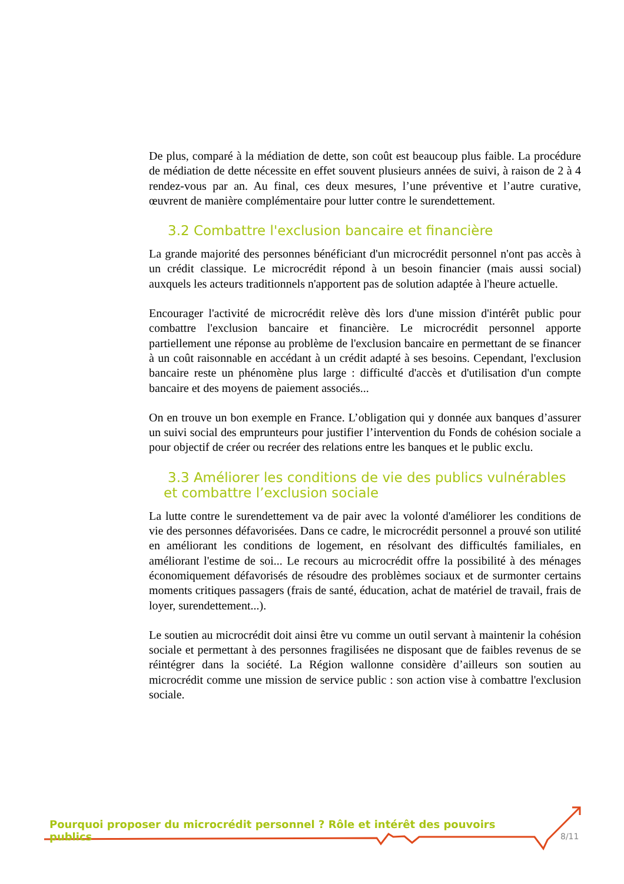De plus, comparé à la médiation de dette, son coût est beaucoup plus faible. La procédure de médiation de dette nécessite en effet souvent plusieurs années de suivi, à raison de 2 à 4 rendez-vous par an. Au final, ces deux mesures, l’une préventive et l’autre curative, œuvrent de manière complémentaire pour lutter contre le surendettement.
3.2 Combattre l'exclusion bancaire et financière
La grande majorité des personnes bénéficiant d'un microcrédit personnel n'ont pas accès à un crédit classique. Le microcrédit répond à un besoin financier (mais aussi social) auxquels les acteurs traditionnels n'apportent pas de solution adaptée à l'heure actuelle.
Encourager l'activité de microcrédit relève dès lors d'une mission d'intérêt public pour combattre l'exclusion bancaire et financière. Le microcrédit personnel apporte partiellement une réponse au problème de l'exclusion bancaire en permettant de se financer à un coût raisonnable en accédant à un crédit adapté à ses besoins. Cependant, l'exclusion bancaire reste un phénomène plus large : difficulté d'accès et d'utilisation d'un compte bancaire et des moyens de paiement associés...
On en trouve un bon exemple en France. L’obligation qui y donnée aux banques d’assurer un suivi social des emprunteurs pour justifier l’intervention du Fonds de cohésion sociale a pour objectif de créer ou recréer des relations entre les banques et le public exclu.
3.3 Améliorer les conditions de vie des publics vulnérables
et combattre l’exclusion sociale
La lutte contre le surendettement va de pair avec la volonté d'améliorer les conditions de vie des personnes défavorisées. Dans ce cadre, le microcrédit personnel a prouvé son utilité en améliorant les conditions de logement, en résolvant des difficultés familiales, en améliorant l'estime de soi... Le recours au microcrédit offre la possibilité à des ménages économiquement défavorisés de résoudre des problèmes sociaux et de surmonter certains moments critiques passagers (frais de santé, éducation, achat de matériel de travail, frais de loyer, surendettement...).
Le soutien au microcrédit doit ainsi être vu comme un outil servant à maintenir la cohésion sociale et permettant à des personnes fragilisées ne disposant que de faibles revenus de se réintégrer dans la société. La Région wallonne considère d’ailleurs son soutien au microcrédit comme une mission de service public : son action vise à combattre l'exclusion sociale.
Pourquoi proposer du microcrédit personnel ? Rôle et intérêt des pouvoirs publics
8/11